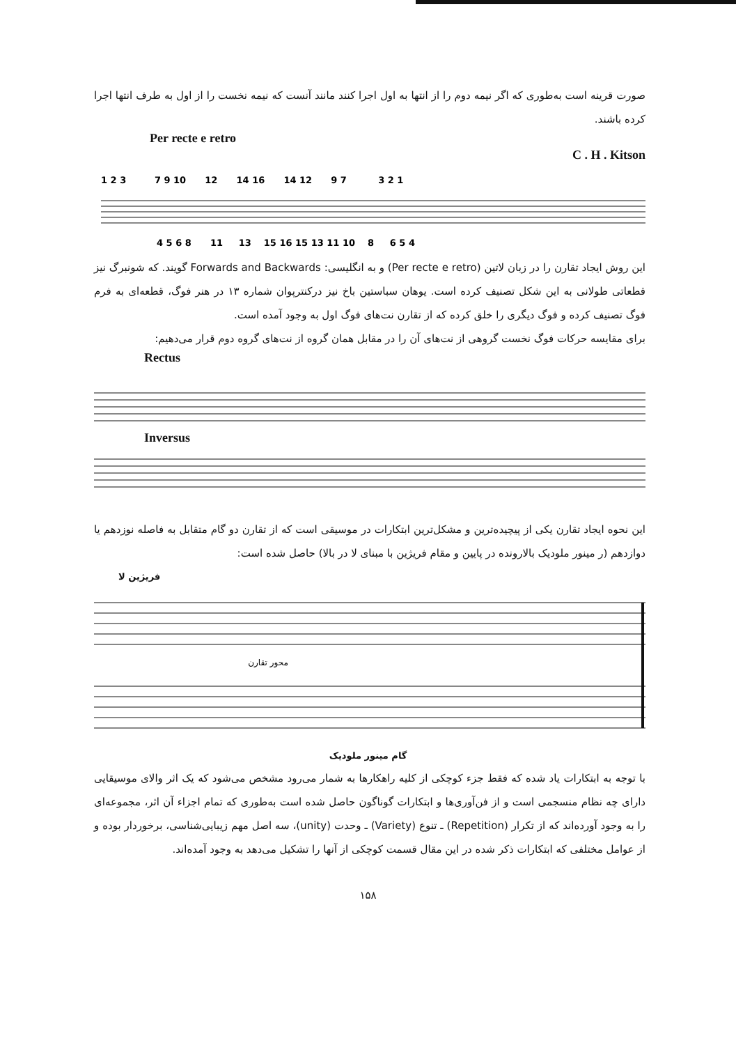صورت قرینه است به‌طوری که اگر نیمه دوم را از انتها به اول اجرا کنند مانند آنست که نیمه نخست را از اول به طرف انتها اجرا کرده باشند.
Per recte e retro C . H . Kitson
1 2 3 7 9 10 12 14 16 14 12 9 7 3 2 1
4 5 6 8 11 13 15 16 15 13 11 10 8 6 5 4
این روش ایجاد تقارن را در زبان لاتین (Per recte e retro) و به انگلیسی: Forwards and Backwards گویند. که شونبرگ نیز قطعاتی طولانی به این شکل تصنیف کرده است. یوهان سباستین باخ نیز درکنترپوان شماره ۱۳ در هنر فوگ، قطعه‌ای به فرم فوگ تصنیف کرده و فوگ دیگری را خلق کرده که از تقارن نت‌های فوگ اول به وجود آمده است.
برای مقایسه حرکات فوگ نخست گروهی از نت‌های آن را در مقابل همان گروه از نت‌های گروه دوم قرار می‌دهیم:
Rectus
Inversus
این نحوه ایجاد تقارن یکی از پیچیده‌ترین و مشکل‌ترین ابتکارات در موسیقی است که از تقارن دو گام متقابل به فاصله نوزدهم یا دوازدهم (ر مینور ملودیک بالارونده در پایین و مقام فریژین با مبنای لا در بالا) حاصل شده است:
فریژین لا
محور تقارن
گام مینور ملودیک
با توجه به ابتکارات یاد شده که فقط جزء کوچکی از کلیه راهکارها به شمار می‌رود مشخص می‌شود که یک اثر والای موسیقایی دارای چه نظام منسجمی است و از فن‌آوری‌ها و ابتکارات گوناگون حاصل شده است به‌طوری که تمام اجزاء آن اثر، مجموعه‌ای را به وجود آورده‌اند که از تکرار (Repetition) ـ تنوع (Variety) ـ وحدت (unity)، سه اصل مهم زیبایی‌شناسی، برخوردار بوده و از عوامل مختلفی که ابتکارات ذکر شده در این مقال قسمت کوچکی از آنها را تشکیل می‌دهد به وجود آمده‌اند.
۱۵۸